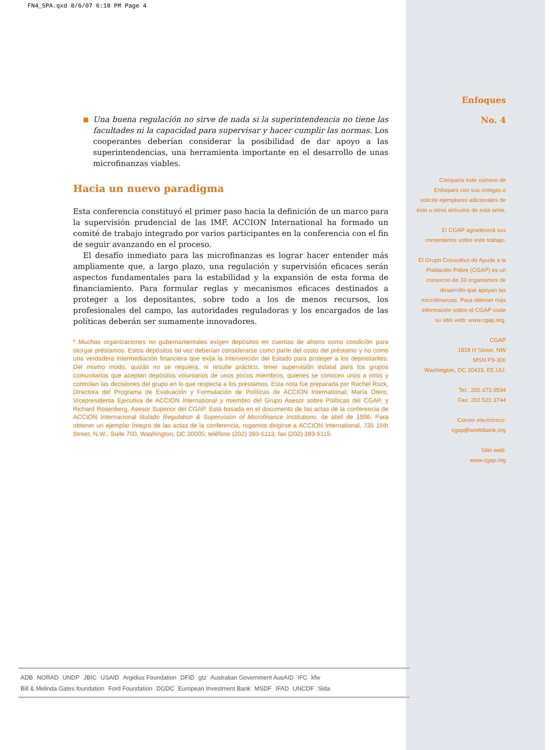FN4_SPA.qxd 8/6/07 6:18 PM Page 4
■ Una buena regulación no sirve de nada si la superintendencia no tiene las facultades ni la capacidad para supervisar y hacer cumplir las normas. Los cooperantes deberían considerar la posibilidad de dar apoyo a las superintendencias, una herramienta importante en el desarrollo de unas microfinanzas viables.
Hacia un nuevo paradigma
Esta conferencia constituyó el primer paso hacia la definición de un marco para la supervisión prudencial de las IMF. ACCION International ha formado un comité de trabajo integrado por varios participantes en la conferencia con el fin de seguir avanzando en el proceso.
El desafío inmediato para las microfinanzas es lograr hacer entender más ampliamente que, a largo plazo, una regulación y supervisión eficaces serán aspectos fundamentales para la estabilidad y la expansión de esta forma de financiamiento. Para formular reglas y mecanismos eficaces destinados a proteger a los depositantes, sobre todo a los de menos recursos, los profesionales del campo, las autoridades reguladoras y los encargados de las políticas deberán ser sumamente innovadores.
* Muchas organizaciones no gubernamentales exigen depósitos en cuentas de ahorro como condición para otorgar préstamos. Estos depósitos tal vez deberían considerarse como parte del costo del préstamo y no como una verdadera intermediación financiera que exija la intervención del Estado para proteger a los depositantes. Del mismo modo, quizás no se requiera, ni resulte práctico, tener supervisión estatal para los grupos comunitarios que aceptan depósitos voluntarios de unos pocos miembros, quienes se conocen unos a otros y controlan las decisiones del grupo en lo que respecta a los préstamos. Esta nota fue preparada por Rachel Rock, Directora del Programa de Evaluación y Formulación de Políticas de ACCION International; María Otero, Vicepresidenta Ejecutiva de ACCION International y miembro del Grupo Asesor sobre Políticas del CGAP, y Richard Rosenberg, Asesor Superior del CGAP. Está basada en el documento de las actas de la conferencia de ACCION Internacional titulado Regulation & Supervision of Microfinance Institutions, de abril de 1996. Para obtener un ejemplar íntegro de las actas de la conferencia, rogamos dirigirse a ACCION International, 735 15th Street, N.W., Suite 700, Washington, DC 20005, teléfono (202) 393-5113, fax (202) 393-5115.
Enfoques
No. 4
Comparta este número de Enfoques con sus colegas o solicite ejemplares adicionales de éste u otros artículos de esta serie.
El CGAP agradecerá sus comentarios sobre este trabajo.
El Grupo Consultivo de Ayuda a la Población Pobre (CGAP) es un consorcio de 33 organismos de desarrollo que apoyan las microfinanzas. Para obtener más información sobre el CGAP visite su sitio web: www.cgap.org.
CGAP
1818 H Street, NW
MSN P3-300
Washington, DC 20433, EE.UU.
Tel.: 202.473.9594
Fax: 202.522.3744
Correo electrónico: cgap@worldbank.org
Sitio web:
www.cgap.org
ADB NORAD UNDP JBIC USAID Argidius Foundation DFID gtz Australian Government AusAID IFC kfw Bill & Melinda Gates foundation Ford Foundation DGDC European Investment Bank MSDF IFAD UNCDF Sida